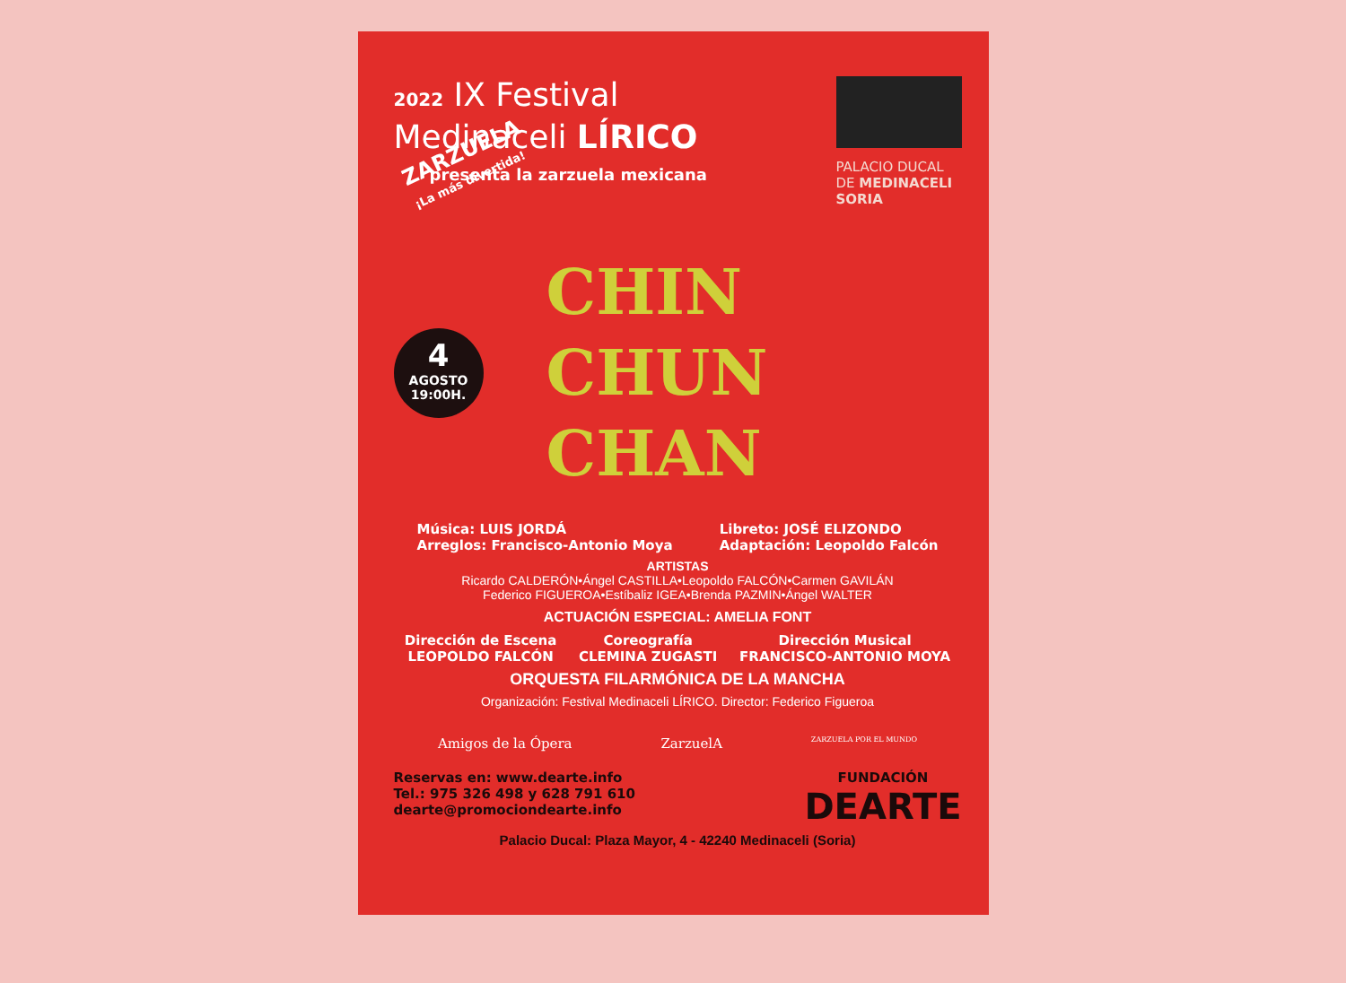2022 IX Festival
Medinaceli LÍRICO
presenta la zarzuela mexicana
PALACIO DUCAL
DE MEDINACELI
SORIA
ZARZUELA
¡La más divertida!
4
AGOSTO
19:00H.
CHIN
CHUN
CHAN
Música: LUIS JORDÁ
Arreglos: Francisco-Antonio Moya
Libreto: JOSÉ ELIZONDO
Adaptación: Leopoldo Falcón
ARTISTAS
Ricardo CALDERÓN•Ángel CASTILLA•Leopoldo FALCÓN•Carmen GAVILÁN
Federico FIGUEROA•Estíbaliz IGEA•Brenda PAZMIN•Ángel WALTER
ACTUACIÓN ESPECIAL: AMELIA FONT
Dirección de Escena
LEOPOLDO FALCÓN
Coreografía
CLEMINA ZUGASTI
Dirección Musical
FRANCISCO-ANTONIO MOYA
ORQUESTA FILARMÓNICA DE LA MANCHA
Organización: Festival Medinaceli LÍRICO. Director: Federico Figueroa
Amigos de la Ópera ZarzuelA
ZARZUELA POR EL MUNDO
Reservas en: www.dearte.info
Tel.: 975 326 498 y 628 791 610
dearte@promociondearte.info
FUNDACIÓN
DEARTE
Palacio Ducal: Plaza Mayor, 4 - 42240 Medinaceli (Soria)